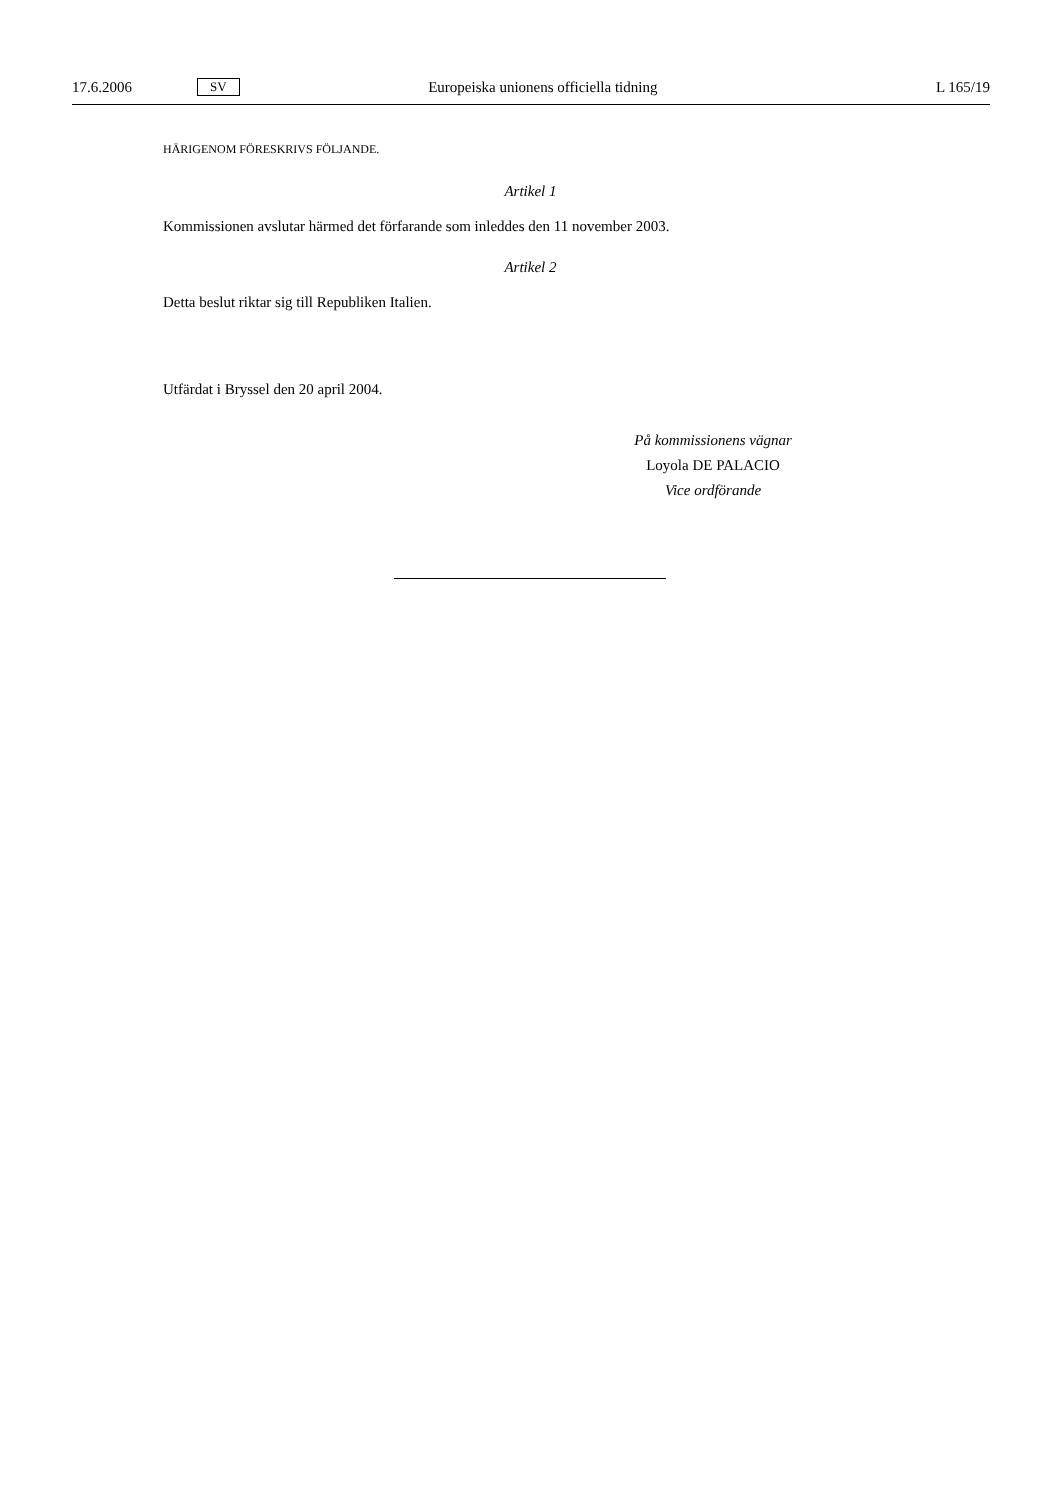17.6.2006 SV Europeiska unionens officiella tidning L 165/19
HÄRIGENOM FÖRESKRIVS FÖLJANDE.
Artikel 1
Kommissionen avslutar härmed det förfarande som inleddes den 11 november 2003.
Artikel 2
Detta beslut riktar sig till Republiken Italien.
Utfärdat i Bryssel den 20 april 2004.
På kommissionens vägnar
Loyola DE PALACIO
Vice ordförande